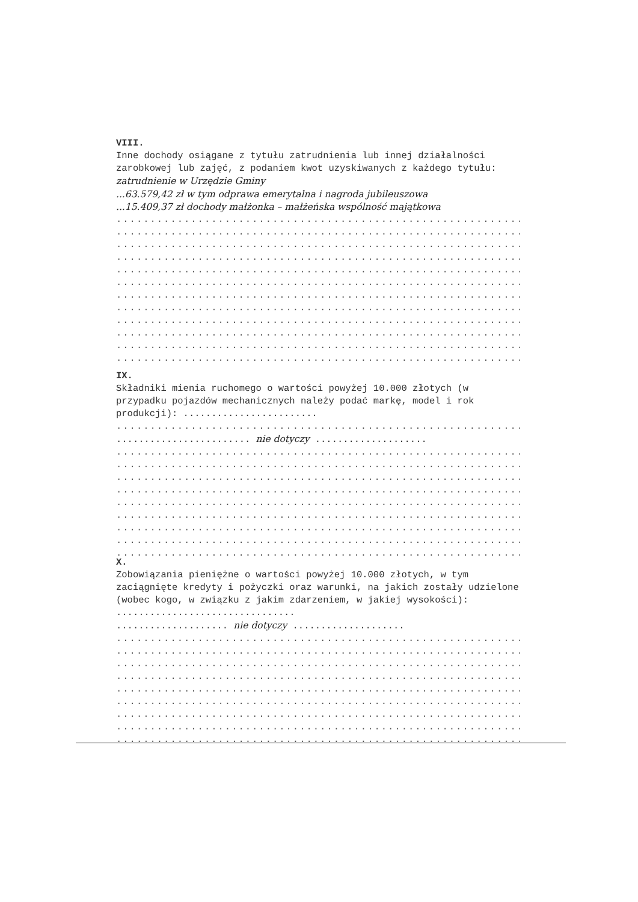VIII.
Inne dochody osiągane z tytułu zatrudnienia lub innej działalności zarobkowej lub zajęć, z podaniem kwot uzyskiwanych z każdego tytułu: zatrudnienie w Urzędzie Gminy
...63.579,42 zł w tym odprawa emerytalna i nagroda jubileuszowa
...15.409,37 zł dochody małżonka – małżeńska wspólność majątkowa
..................................................................................
..................................................................................
..................................................................................
..................................................................................
..................................................................................
..................................................................................
..................................................................................
..................................................................................
..................................................................................
..................................................................................
..................................................................................
..................................................................................
IX.
Składniki mienia ruchomego o wartości powyżej 10.000 złotych (w przypadku pojazdów mechanicznych należy podać markę, model i rok produkcji): ........................
..................................................................................
........................ nie dotyczy ....................
..................................................................................
..................................................................................
..................................................................................
..................................................................................
..................................................................................
..................................................................................
..................................................................................
..................................................................................
..................................................................................
X.
Zobowiązania pieniężne o wartości powyżej 10.000 złotych, w tym zaciągnięte kredyty i pożyczki oraz warunki, na jakich zostały udzielone (wobec kogo, w związku z jakim zdarzeniem, w jakiej wysokości): ................................
.................... nie dotyczy ....................
..................................................................................
..................................................................................
..................................................................................
..................................................................................
..................................................................................
..................................................................................
..................................................................................
..................................................................................
..................................................................................